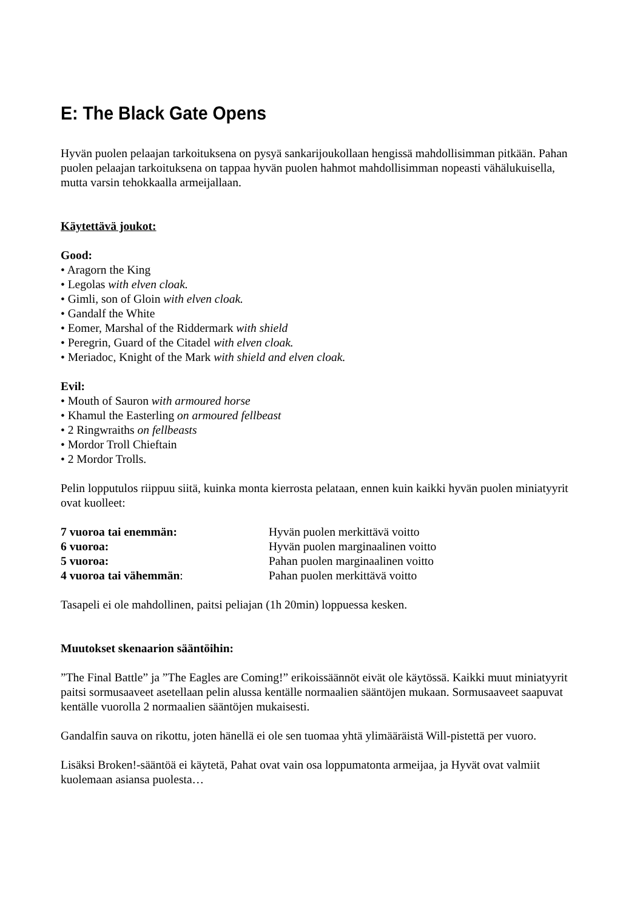E: The Black Gate Opens
Hyvän puolen pelaajan tarkoituksena on pysyä sankarijoukollaan hengissä mahdollisimman pitkään. Pahan puolen pelaajan tarkoituksena on tappaa hyvän puolen hahmot mahdollisimman nopeasti vähälukuisella, mutta varsin tehokkaalla armeijallaan.
Käytettävä joukot:
Good:
• Aragorn the King
• Legolas with elven cloak.
• Gimli, son of Gloin with elven cloak.
• Gandalf the White
• Eomer, Marshal of the Riddermark with shield
• Peregrin, Guard of the Citadel with elven cloak.
• Meriadoc, Knight of the Mark with shield and elven cloak.
Evil:
• Mouth of Sauron with armoured horse
• Khamul the Easterling on armoured fellbeast
• 2 Ringwraiths on fellbeasts
• Mordor Troll Chieftain
• 2 Mordor Trolls.
Pelin lopputulos riippuu siitä, kuinka monta kierrosta pelataan, ennen kuin kaikki hyvän puolen miniatyyrit ovat kuolleet:
| 7 vuoroa tai enemmän: | Hyvän puolen merkittävä voitto |
| 6 vuoroa: | Hyvän puolen marginaalinen voitto |
| 5 vuoroa: | Pahan puolen marginaalinen voitto |
| 4 vuoroa tai vähemmän : | Pahan puolen merkittävä voitto |
Tasapeli ei ole mahdollinen, paitsi peliajan (1h 20min) loppuessa kesken.
Muutokset skenaarion sääntöihin:
”The Final Battle” ja ”The Eagles are Coming!” erikoissäännöt eivät ole käytössä. Kaikki muut miniatyyrit paitsi sormusaaveet asetellaan pelin alussa kentälle normaalien sääntöjen mukaan. Sormusaaveet saapuvat kentälle vuorolla 2 normaalien sääntöjen mukaisesti.
Gandalfin sauva on rikottu, joten hänellä ei ole sen tuomaa yhtä ylimääräistä Will-pistettä per vuoro.
Lisäksi Broken!-sääntöä ei käytetä, Pahat ovat vain osa loppumatonta armeijaa, ja Hyvät ovat valmiit kuolemaan asiansa puolesta…